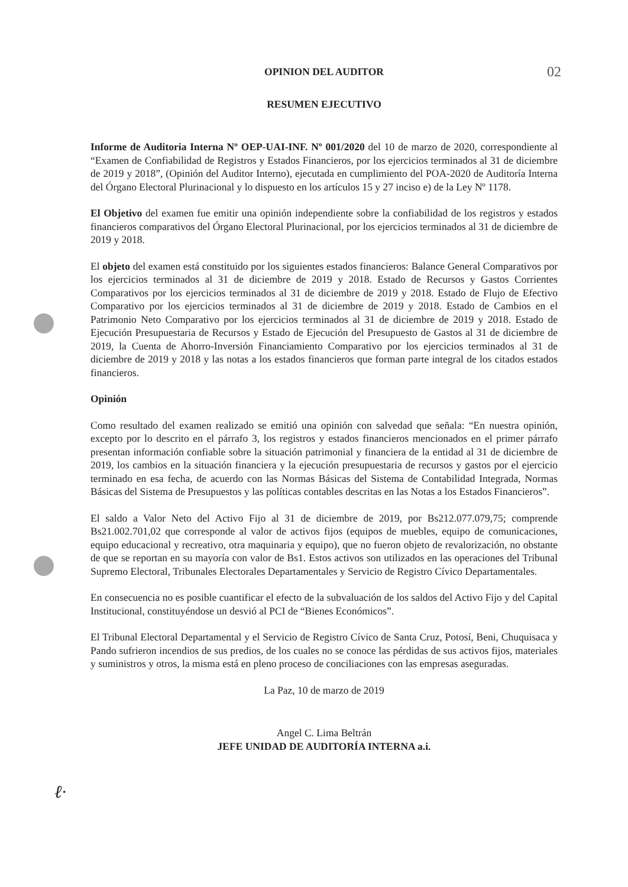02
ℓ·
OPINION DEL AUDITOR
RESUMEN EJECUTIVO
Informe de Auditoria Interna Nº OEP-UAI-INF. Nº 001/2020 del 10 de marzo de 2020, correspondiente al “Examen de Confiabilidad de Registros y Estados Financieros, por los ejercicios terminados al 31 de diciembre de 2019 y 2018”, (Opinión del Auditor Interno), ejecutada en cumplimiento del POA-2020 de Auditoría Interna del Órgano Electoral Plurinacional y lo dispuesto en los artículos 15 y 27 inciso e) de la Ley Nº 1178.
El Objetivo del examen fue emitir una opinión independiente sobre la confiabilidad de los registros y estados financieros comparativos del Órgano Electoral Plurinacional, por los ejercicios terminados al 31 de diciembre de 2019 y 2018.
El objeto del examen está constituido por los siguientes estados financieros: Balance General Comparativos por los ejercicios terminados al 31 de diciembre de 2019 y 2018. Estado de Recursos y Gastos Corrientes Comparativos por los ejercicios terminados al 31 de diciembre de 2019 y 2018. Estado de Flujo de Efectivo Comparativo por los ejercicios terminados al 31 de diciembre de 2019 y 2018. Estado de Cambios en el Patrimonio Neto Comparativo por los ejercicios terminados al 31 de diciembre de 2019 y 2018. Estado de Ejecución Presupuestaria de Recursos y Estado de Ejecución del Presupuesto de Gastos al 31 de diciembre de 2019, la Cuenta de Ahorro-Inversión Financiamiento Comparativo por los ejercicios terminados al 31 de diciembre de 2019 y 2018 y las notas a los estados financieros que forman parte integral de los citados estados financieros.
Opinión
Como resultado del examen realizado se emitió una opinión con salvedad que señala: “En nuestra opinión, excepto por lo descrito en el párrafo 3, los registros y estados financieros mencionados en el primer párrafo presentan información confiable sobre la situación patrimonial y financiera de la entidad al 31 de diciembre de 2019, los cambios en la situación financiera y la ejecución presupuestaria de recursos y gastos por el ejercicio terminado en esa fecha, de acuerdo con las Normas Básicas del Sistema de Contabilidad Integrada, Normas Básicas del Sistema de Presupuestos y las políticas contables descritas en las Notas a los Estados Financieros”.
El saldo a Valor Neto del Activo Fijo al 31 de diciembre de 2019, por Bs212.077.079,75; comprende Bs21.002.701,02 que corresponde al valor de activos fijos (equipos de muebles, equipo de comunicaciones, equipo educacional y recreativo, otra maquinaria y equipo), que no fueron objeto de revalorización, no obstante de que se reportan en su mayoría con valor de Bs1. Estos activos son utilizados en las operaciones del Tribunal Supremo Electoral, Tribunales Electorales Departamentales y Servicio de Registro Cívico Departamentales.
En consecuencia no es posible cuantificar el efecto de la subvaluación de los saldos del Activo Fijo y del Capital Institucional, constituyéndose un desvió al PCI de “Bienes Económicos”.
El Tribunal Electoral Departamental y el Servicio de Registro Cívico de Santa Cruz, Potosí, Beni, Chuquisaca y Pando sufrieron incendios de sus predios, de los cuales no se conoce las pérdidas de sus activos fijos, materiales y suministros y otros, la misma está en pleno proceso de conciliaciones con las empresas aseguradas.
La Paz, 10 de marzo de 2019
Angel C. Lima Beltrán
JEFE UNIDAD DE AUDITORÍA INTERNA a.i.